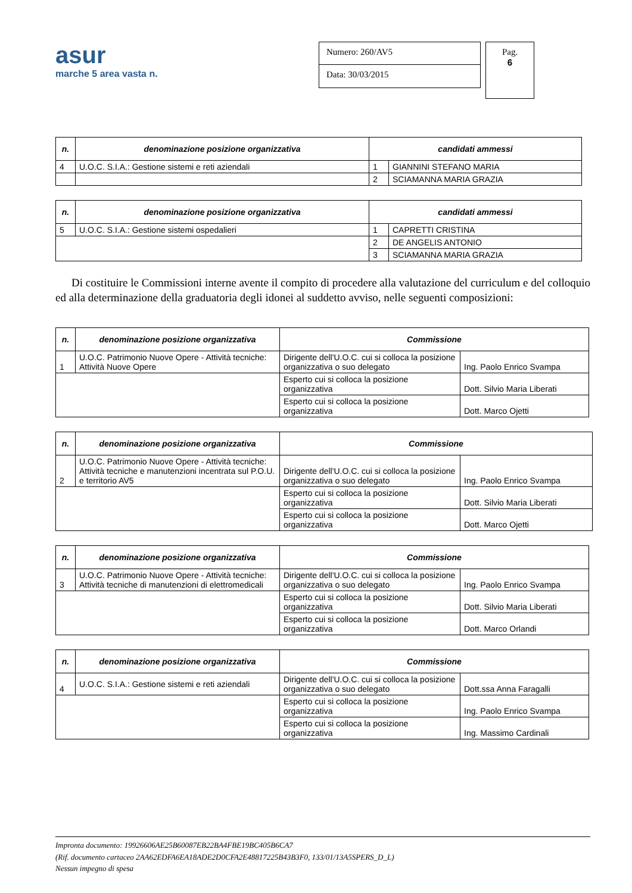asur
marche 5 area vasta n.
Numero: 260/AV5
Data: 30/03/2015
Pag.
6
| n. | denominazione posizione organizzativa | candidati ammessi | |
| --- | --- | --- | --- |
| 4 | U.O.C. S.I.A.: Gestione sistemi e reti aziendali | 1 | GIANNINI STEFANO MARIA |
| | | 2 | SCIAMANNA MARIA GRAZIA |
| n. | denominazione posizione organizzativa | candidati ammessi | |
| --- | --- | --- | --- |
| 5 | U.O.C. S.I.A.: Gestione sistemi ospedalieri | 1 | CAPRETTI CRISTINA |
| | | 2 | DE ANGELIS ANTONIO |
| | | 3 | SCIAMANNA MARIA GRAZIA |
Di costituire le Commissioni interne avente il compito di procedere alla valutazione del curriculum e del colloquio ed alla determinazione della graduatoria degli idonei al suddetto avviso, nelle seguenti composizioni:
| n. | denominazione posizione organizzativa | Commissione | |
| --- | --- | --- | --- |
| 1 | U.O.C. Patrimonio Nuove Opere - Attività tecniche: Attività Nuove Opere | Dirigente dell'U.O.C. cui si colloca la posizione organizzativa o suo delegato | Ing. Paolo Enrico Svampa |
| | | Esperto cui si colloca la posizione organizzativa | Dott. Silvio Maria Liberati |
| | | Esperto cui si colloca la posizione organizzativa | Dott. Marco Ojetti |
| n. | denominazione posizione organizzativa | Commissione | |
| --- | --- | --- | --- |
| 2 | U.O.C. Patrimonio Nuove Opere - Attività tecniche: Attività tecniche e manutenzioni incentrata sul P.O.U. e territorio AV5 | Dirigente dell'U.O.C. cui si colloca la posizione organizzativa o suo delegato | Ing. Paolo Enrico Svampa |
| | | Esperto cui si colloca la posizione organizzativa | Dott. Silvio Maria Liberati |
| | | Esperto cui si colloca la posizione organizzativa | Dott. Marco Ojetti |
| n. | denominazione posizione organizzativa | Commissione | |
| --- | --- | --- | --- |
| 3 | U.O.C. Patrimonio Nuove Opere - Attività tecniche: Attività tecniche di manutenzioni di elettromedicali | Dirigente dell'U.O.C. cui si colloca la posizione organizzativa o suo delegato | Ing. Paolo Enrico Svampa |
| | | Esperto cui si colloca la posizione organizzativa | Dott. Silvio Maria Liberati |
| | | Esperto cui si colloca la posizione organizzativa | Dott. Marco Orlandi |
| n. | denominazione posizione organizzativa | Commissione | |
| --- | --- | --- | --- |
| 4 | U.O.C. S.I.A.: Gestione sistemi e reti aziendali | Dirigente dell'U.O.C. cui si colloca la posizione organizzativa o suo delegato | Dott.ssa Anna Faragalli |
| | | Esperto cui si colloca la posizione organizzativa | Ing. Paolo Enrico Svampa |
| | | Esperto cui si colloca la posizione organizzativa | Ing. Massimo Cardinali |
Impronta documento: 19926606AE25B60087EB22BA4FBE19BC405B6CA7
(Rif. documento cartaceo 2AA62EDFA6EA18ADE2D0CFA2E48817225B43B3F0, 133/01/13A5SPERS_D_L)
Nessun impegno di spesa